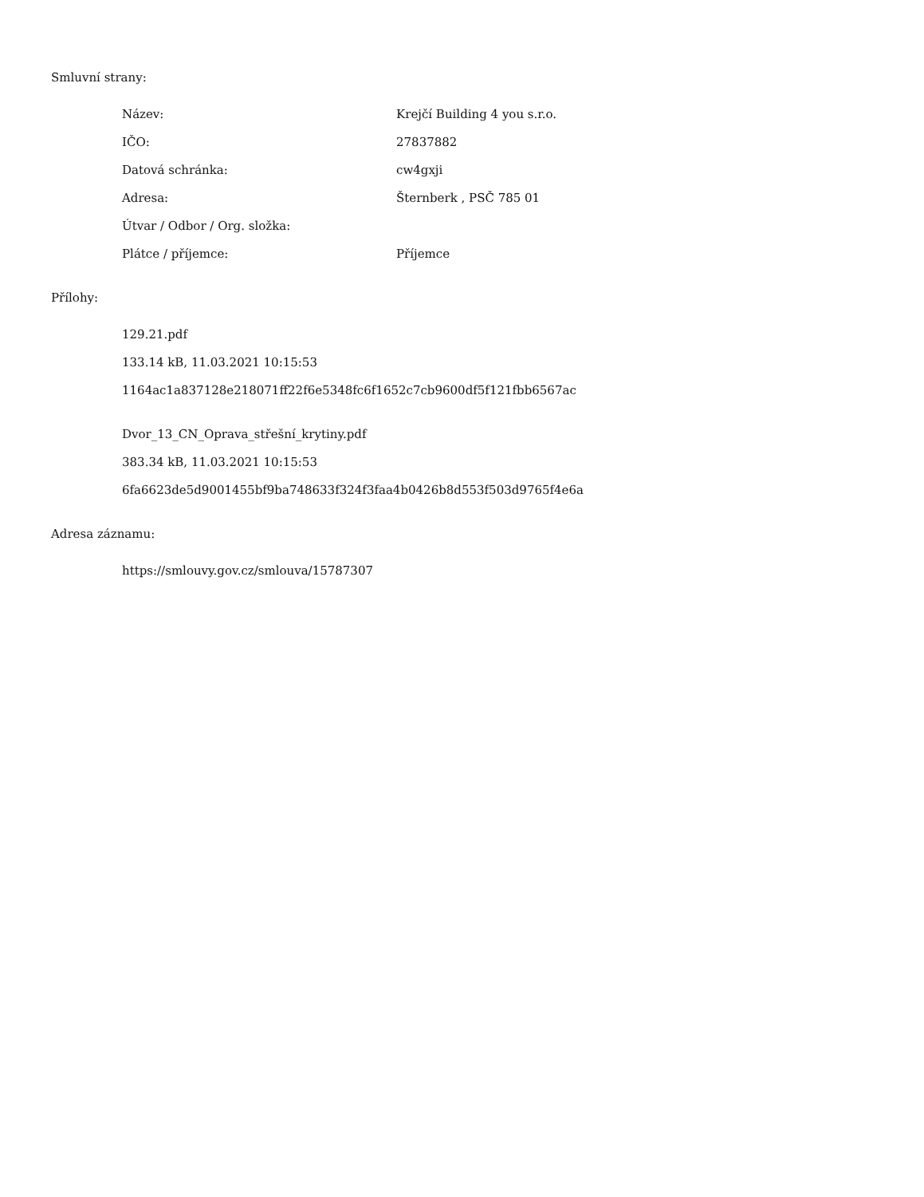Smluvní strany:
| Název: | Krejčí Building 4 you s.r.o. |
| IČO: | 27837882 |
| Datová schránka: | cw4gxji |
| Adresa: | Šternberk , PSČ 785 01 |
| Útvar / Odbor / Org. složka: | |
| Plátce / příjemce: | Příjemce |
Přílohy:
129.21.pdf
133.14 kB, 11.03.2021 10:15:53
1164ac1a837128e218071ff22f6e5348fc6f1652c7cb9600df5f121fbb6567ac
Dvor_13_CN_Oprava_střešní_krytiny.pdf
383.34 kB, 11.03.2021 10:15:53
6fa6623de5d9001455bf9ba748633f324f3faa4b0426b8d553f503d9765f4e6a
Adresa záznamu:
https://smlouvy.gov.cz/smlouva/15787307